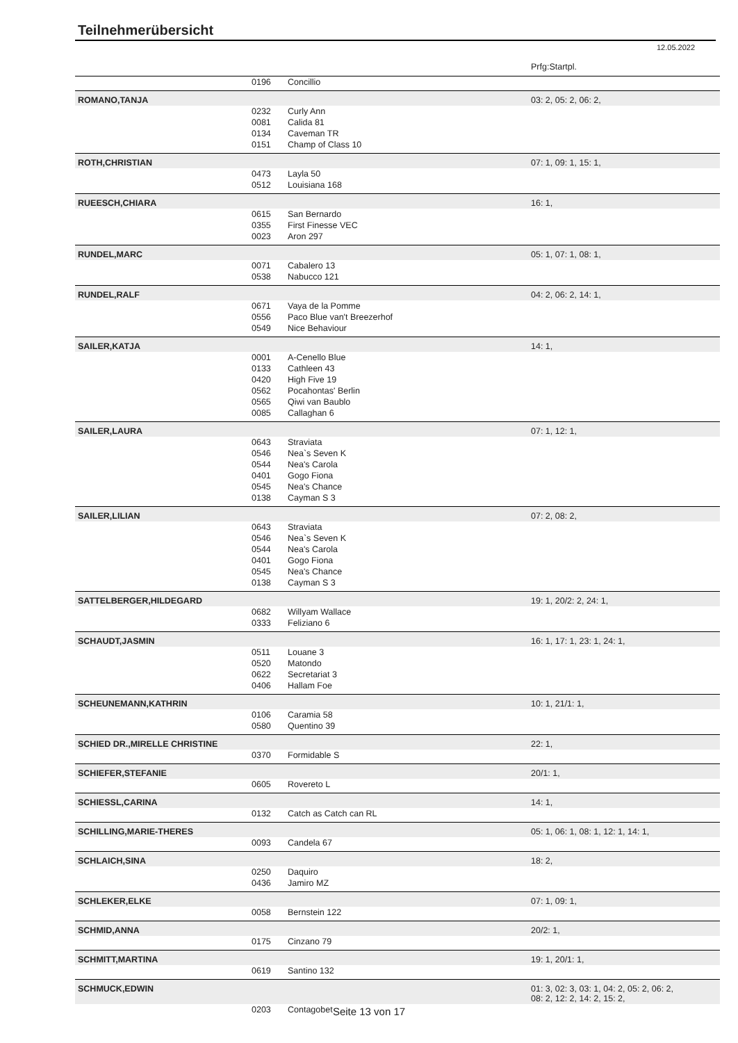Teilnehmerübersicht
12.05.2022
| | | | Prfg:Startpl. |
| | 0196 | Concillio | |
| ROMANO,TANJA | | | 03: 2, 05: 2, 06: 2, |
| | 0232 | Curly Ann | |
| | 0081 | Calida 81 | |
| | 0134 | Caveman TR | |
| | 0151 | Champ of Class 10 | |
| ROTH,CHRISTIAN | | | 07: 1, 09: 1, 15: 1, |
| | 0473 | Layla 50 | |
| | 0512 | Louisiana 168 | |
| RUEESCH,CHIARA | | | 16: 1, |
| | 0615 | San Bernardo | |
| | 0355 | First Finesse VEC | |
| | 0023 | Aron 297 | |
| RUNDEL,MARC | | | 05: 1, 07: 1, 08: 1, |
| | 0071 | Cabalero 13 | |
| | 0538 | Nabucco 121 | |
| RUNDEL,RALF | | | 04: 2, 06: 2, 14: 1, |
| | 0671 | Vaya de la Pomme | |
| | 0556 | Paco Blue van't Breezerhof | |
| | 0549 | Nice Behaviour | |
| SAILER,KATJA | | | 14: 1, |
| | 0001 | A-Cenello Blue | |
| | 0133 | Cathleen 43 | |
| | 0420 | High Five 19 | |
| | 0562 | Pocahontas' Berlin | |
| | 0565 | Qiwi van Baublo | |
| | 0085 | Callaghan 6 | |
| SAILER,LAURA | | | 07: 1, 12: 1, |
| | 0643 | Straviata | |
| | 0546 | Nea`s Seven K | |
| | 0544 | Nea's Carola | |
| | 0401 | Gogo Fiona | |
| | 0545 | Nea's Chance | |
| | 0138 | Cayman S 3 | |
| SAILER,LILIAN | | | 07: 2, 08: 2, |
| | 0643 | Straviata | |
| | 0546 | Nea`s Seven K | |
| | 0544 | Nea's Carola | |
| | 0401 | Gogo Fiona | |
| | 0545 | Nea's Chance | |
| | 0138 | Cayman S 3 | |
| SATTELBERGER,HILDEGARD | | | 19: 1, 20/2: 2, 24: 1, |
| | 0682 | Willyam Wallace | |
| | 0333 | Feliziano 6 | |
| SCHAUDT,JASMIN | | | 16: 1, 17: 1, 23: 1, 24: 1, |
| | 0511 | Louane 3 | |
| | 0520 | Matondo | |
| | 0622 | Secretariat 3 | |
| | 0406 | Hallam Foe | |
| SCHEUNEMANN,KATHRIN | | | 10: 1, 21/1: 1, |
| | 0106 | Caramia 58 | |
| | 0580 | Quentino 39 | |
| SCHIED DR.,MIRELLE CHRISTINE | | | 22: 1, |
| | 0370 | Formidable S | |
| SCHIEFER,STEFANIE | | | 20/1: 1, |
| | 0605 | Rovereto L | |
| SCHIESSL,CARINA | | | 14: 1, |
| | 0132 | Catch as Catch can RL | |
| SCHILLING,MARIE-THERES | | | 05: 1, 06: 1, 08: 1, 12: 1, 14: 1, |
| | 0093 | Candela 67 | |
| SCHLAICH,SINA | | | 18: 2, |
| | 0250 | Daquiro | |
| | 0436 | Jamiro MZ | |
| SCHLEKER,ELKE | | | 07: 1, 09: 1, |
| | 0058 | Bernstein 122 | |
| SCHMID,ANNA | | | 20/2: 1, |
| | 0175 | Cinzano 79 | |
| SCHMITT,MARTINA | | | 19: 1, 20/1: 1, |
| | 0619 | Santino 132 | |
| SCHMUCK,EDWIN | | | 01: 3, 02: 3, 03: 1, 04: 2, 05: 2, 06: 2, 08: 2, 12: 2, 14: 2, 15: 2, |
| | 0203 | Contagobet | |
Seite 13 von 17